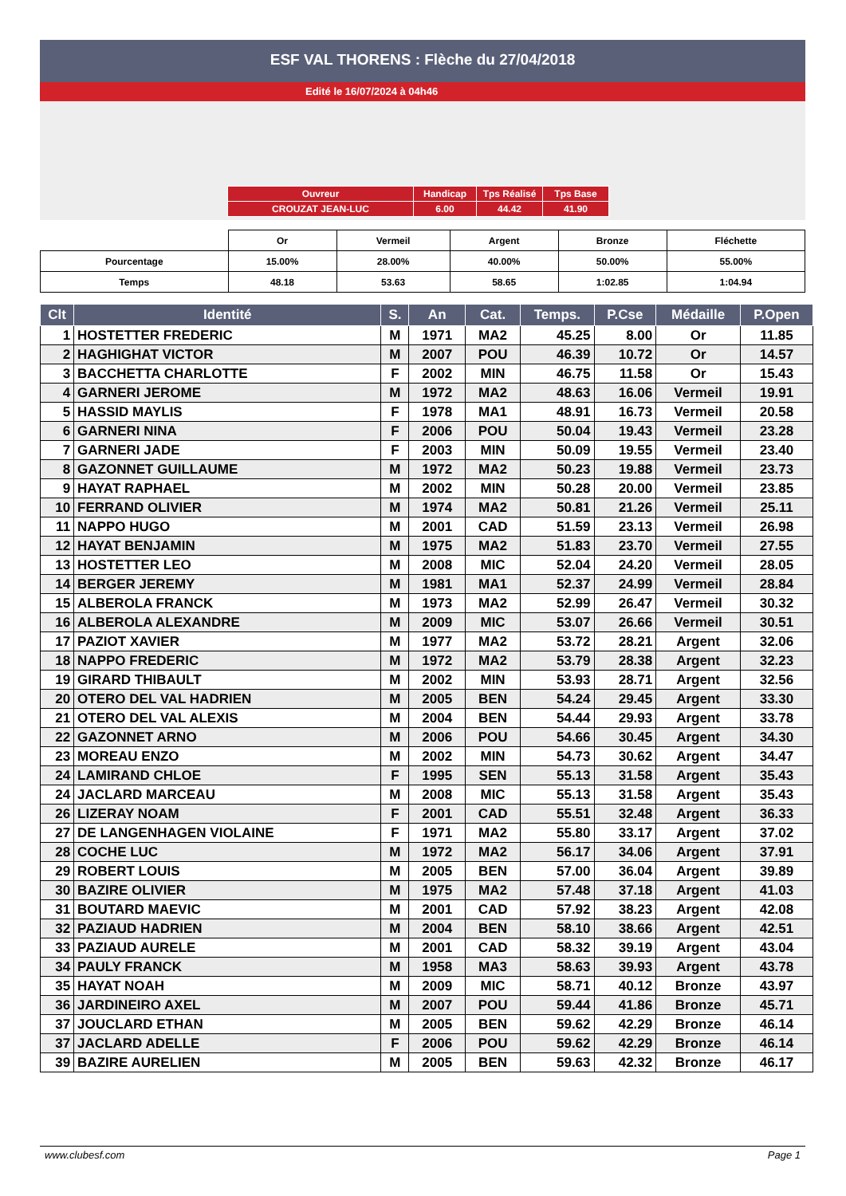ESF VAL THORENS : Flèche du 27/04/2018
Edité le 16/07/2024 à 04h46
| Ouvreur | Handicap | Tps Réalisé | Tps Base |
| CROUZAT JEAN-LUC | 6.00 | 44.42 | 41.90 |
| | Or | Vermeil | Argent | Bronze | Fléchette |
| Pourcentage | 15.00% | 28.00% | 40.00% | 50.00% | 55.00% |
| Temps | 48.18 | 53.63 | 58.65 | 1:02.85 | 1:04.94 |
| Clt | Identité | S. | An | Cat. | Temps. | P.Cse | Médaille | P.Open |
| --- | --- | --- | --- | --- | --- | --- | --- | --- |
| 1 | HOSTETTER FREDERIC | M | 1971 | MA2 | 45.25 | 8.00 | Or | 11.85 |
| 2 | HAGHIGHAT VICTOR | M | 2007 | POU | 46.39 | 10.72 | Or | 14.57 |
| 3 | BACCHETTA CHARLOTTE | F | 2002 | MIN | 46.75 | 11.58 | Or | 15.43 |
| 4 | GARNERI JEROME | M | 1972 | MA2 | 48.63 | 16.06 | Vermeil | 19.91 |
| 5 | HASSID MAYLIS | F | 1978 | MA1 | 48.91 | 16.73 | Vermeil | 20.58 |
| 6 | GARNERI NINA | F | 2006 | POU | 50.04 | 19.43 | Vermeil | 23.28 |
| 7 | GARNERI JADE | F | 2003 | MIN | 50.09 | 19.55 | Vermeil | 23.40 |
| 8 | GAZONNET GUILLAUME | M | 1972 | MA2 | 50.23 | 19.88 | Vermeil | 23.73 |
| 9 | HAYAT RAPHAEL | M | 2002 | MIN | 50.28 | 20.00 | Vermeil | 23.85 |
| 10 | FERRAND OLIVIER | M | 1974 | MA2 | 50.81 | 21.26 | Vermeil | 25.11 |
| 11 | NAPPO HUGO | M | 2001 | CAD | 51.59 | 23.13 | Vermeil | 26.98 |
| 12 | HAYAT BENJAMIN | M | 1975 | MA2 | 51.83 | 23.70 | Vermeil | 27.55 |
| 13 | HOSTETTER LEO | M | 2008 | MIC | 52.04 | 24.20 | Vermeil | 28.05 |
| 14 | BERGER JEREMY | M | 1981 | MA1 | 52.37 | 24.99 | Vermeil | 28.84 |
| 15 | ALBEROLA FRANCK | M | 1973 | MA2 | 52.99 | 26.47 | Vermeil | 30.32 |
| 16 | ALBEROLA ALEXANDRE | M | 2009 | MIC | 53.07 | 26.66 | Vermeil | 30.51 |
| 17 | PAZIOT XAVIER | M | 1977 | MA2 | 53.72 | 28.21 | Argent | 32.06 |
| 18 | NAPPO FREDERIC | M | 1972 | MA2 | 53.79 | 28.38 | Argent | 32.23 |
| 19 | GIRARD THIBAULT | M | 2002 | MIN | 53.93 | 28.71 | Argent | 32.56 |
| 20 | OTERO DEL VAL HADRIEN | M | 2005 | BEN | 54.24 | 29.45 | Argent | 33.30 |
| 21 | OTERO DEL VAL ALEXIS | M | 2004 | BEN | 54.44 | 29.93 | Argent | 33.78 |
| 22 | GAZONNET ARNO | M | 2006 | POU | 54.66 | 30.45 | Argent | 34.30 |
| 23 | MOREAU ENZO | M | 2002 | MIN | 54.73 | 30.62 | Argent | 34.47 |
| 24 | LAMIRAND CHLOE | F | 1995 | SEN | 55.13 | 31.58 | Argent | 35.43 |
| 24 | JACLARD MARCEAU | M | 2008 | MIC | 55.13 | 31.58 | Argent | 35.43 |
| 26 | LIZERAY NOAM | F | 2001 | CAD | 55.51 | 32.48 | Argent | 36.33 |
| 27 | DE LANGENHAGEN VIOLAINE | F | 1971 | MA2 | 55.80 | 33.17 | Argent | 37.02 |
| 28 | COCHE LUC | M | 1972 | MA2 | 56.17 | 34.06 | Argent | 37.91 |
| 29 | ROBERT LOUIS | M | 2005 | BEN | 57.00 | 36.04 | Argent | 39.89 |
| 30 | BAZIRE OLIVIER | M | 1975 | MA2 | 57.48 | 37.18 | Argent | 41.03 |
| 31 | BOUTARD MAEVIC | M | 2001 | CAD | 57.92 | 38.23 | Argent | 42.08 |
| 32 | PAZIAUD HADRIEN | M | 2004 | BEN | 58.10 | 38.66 | Argent | 42.51 |
| 33 | PAZIAUD AURELE | M | 2001 | CAD | 58.32 | 39.19 | Argent | 43.04 |
| 34 | PAULY FRANCK | M | 1958 | MA3 | 58.63 | 39.93 | Argent | 43.78 |
| 35 | HAYAT NOAH | M | 2009 | MIC | 58.71 | 40.12 | Bronze | 43.97 |
| 36 | JARDINEIRO AXEL | M | 2007 | POU | 59.44 | 41.86 | Bronze | 45.71 |
| 37 | JOUCLARD ETHAN | M | 2005 | BEN | 59.62 | 42.29 | Bronze | 46.14 |
| 37 | JACLARD ADELLE | F | 2006 | POU | 59.62 | 42.29 | Bronze | 46.14 |
| 39 | BAZIRE AURELIEN | M | 2005 | BEN | 59.63 | 42.32 | Bronze | 46.17 |
www.clubesf.com Page 1